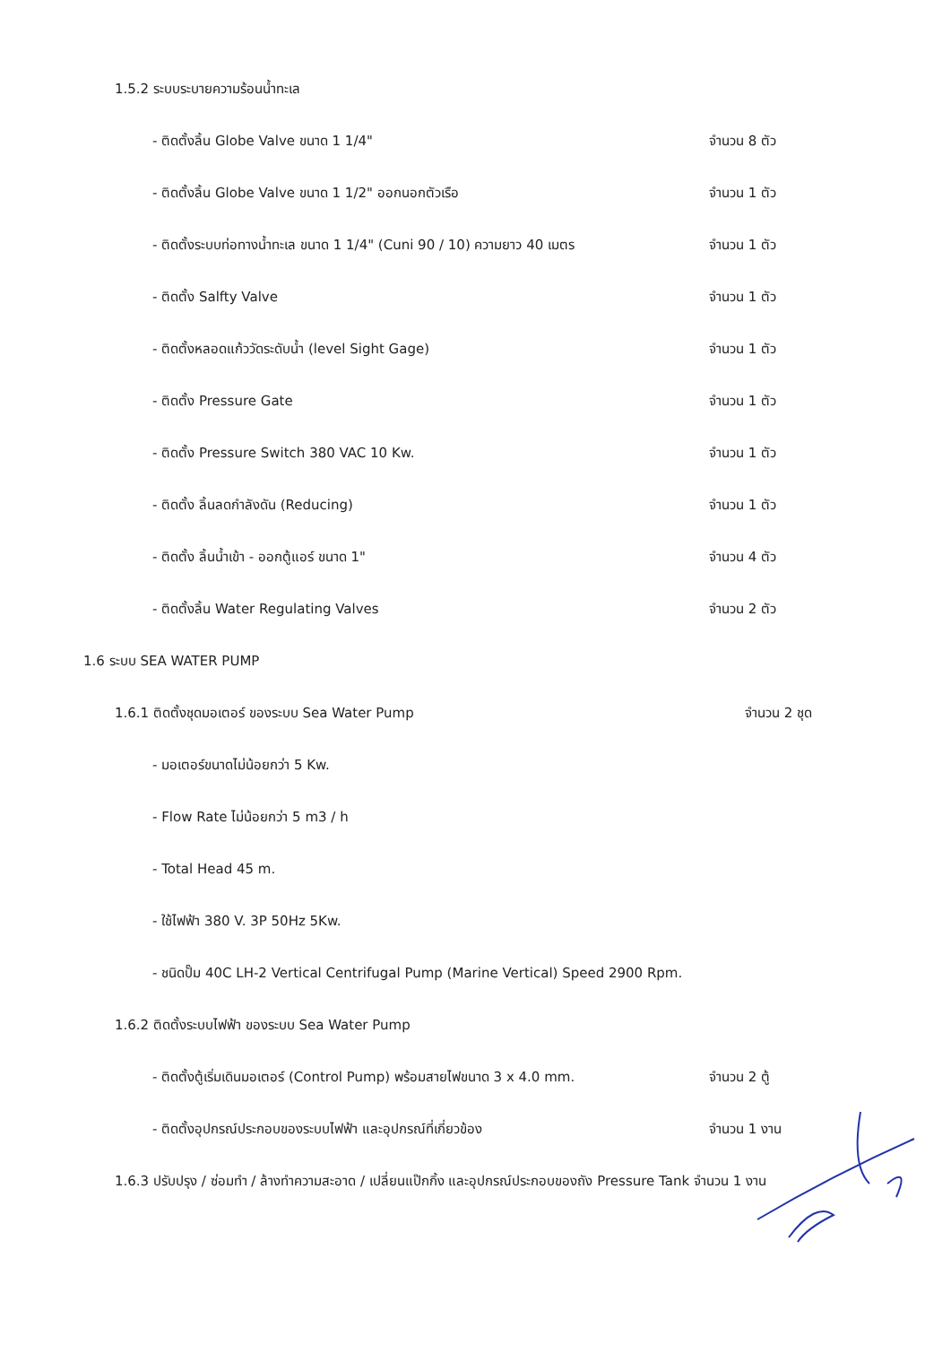1.5.2 ระบบระบายความร้อนน้ำทะเล
- ติดตั้งลิ้น Globe Valve ขนาด 1 1/4" จำนวน 8 ตัว
- ติดตั้งลิ้น Globe Valve ขนาด 1 1/2" ออกนอกตัวเรือ จำนวน 1 ตัว
- ติดตั้งระบบท่อทางน้ำทะเล ขนาด 1 1/4" (Cuni 90 / 10) ความยาว 40 เมตร จำนวน 1 ตัว
- ติดตั้ง Salfty Valve จำนวน 1 ตัว
- ติดตั้งหลอดแก้ววัดระดับน้ำ (level Sight Gage) จำนวน 1 ตัว
- ติดตั้ง Pressure Gate จำนวน 1 ตัว
- ติดตั้ง Pressure Switch 380 VAC 10 Kw. จำนวน 1 ตัว
- ติดตั้ง ลิ้นลดกำลังดัน (Reducing) จำนวน 1 ตัว
- ติดตั้ง ลิ้นน้ำเข้า - ออกตู้แอร์ ขนาด 1" จำนวน 4 ตัว
- ติดตั้งลิ้น Water Regulating Valves จำนวน 2 ตัว
1.6 ระบบ SEA WATER PUMP
1.6.1 ติดตั้งชุดมอเตอร์ ของระบบ Sea Water Pump จำนวน 2 ชุด
- มอเตอร์ขนาดไม่น้อยกว่า 5 Kw.
- Flow Rate ไม่น้อยกว่า 5 m3 / h
- Total Head 45 m.
- ใช้ไฟฟ้า 380 V. 3P 50Hz 5Kw.
- ชนิดปั๊ม 40C LH-2 Vertical Centrifugal Pump (Marine Vertical) Speed 2900 Rpm.
1.6.2 ติดตั้งระบบไฟฟ้า ของระบบ Sea Water Pump
- ติดตั้งตู้เริ่มเดินมอเตอร์ (Control Pump) พร้อมสายไฟขนาด 3 x 4.0 mm. จำนวน 2 ตู้
- ติดตั้งอุปกรณ์ประกอบของระบบไฟฟ้า และอุปกรณ์ที่เกี่ยวข้อง จำนวน 1 งาน
1.6.3 ปรับปรุง / ซ่อมทำ / ล้างทำความสะอาด / เปลี่ยนแป๊กกิ้ง และอุปกรณ์ประกอบของถัง Pressure Tank จำนวน 1 งาน